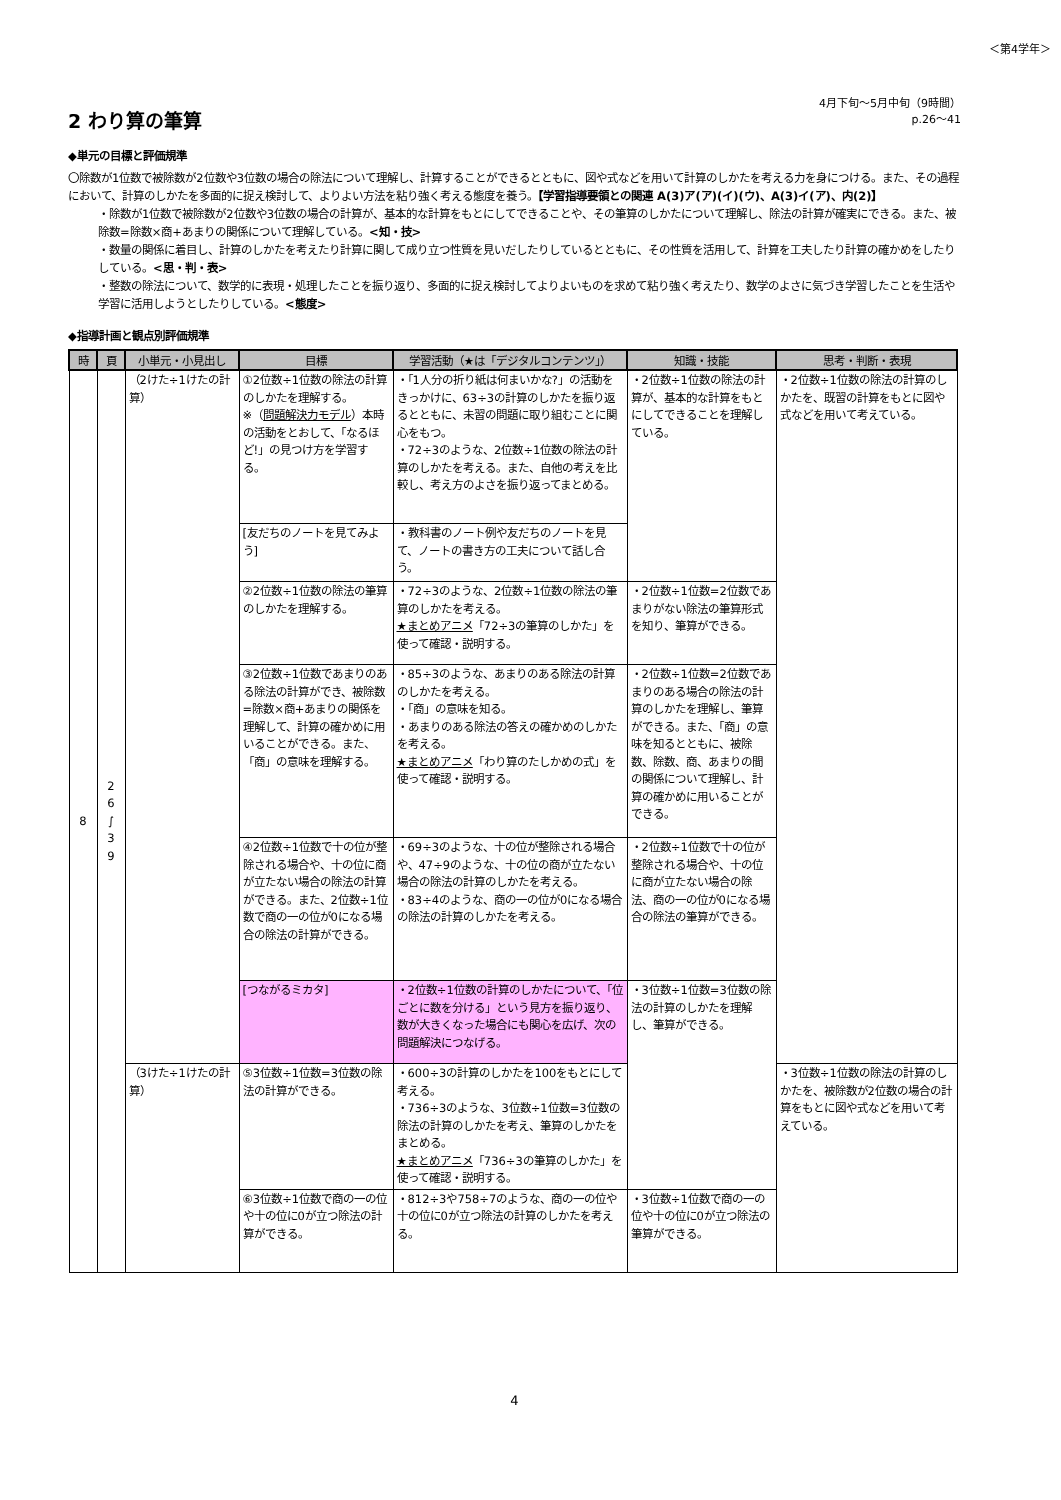＜第4学年＞
2 わり算の筆算
4月下旬～5月中旬（9時間）
p.26～41
◆単元の目標と評価規準
〇除数が1位数で被除数が2位数や3位数の場合の除法について理解し、計算することができるとともに、図や式などを用いて計算のしかたを考える力を身につける。また、その過程において、計算のしかたを多面的に捉え検討して、よりよい方法を粘り強く考える態度を養う。【学習指導要領との関連 A(3)ア(ア)(イ)(ウ)、A(3)イ(ア)、内(2)】
・除数が1位数で被除数が2位数や3位数の場合の計算が、基本的な計算をもとにしてできることや、その筆算のしかたについて理解し、除法の計算が確実にできる。また、被除数=除数×商+あまりの関係について理解している。<知・技>
・数量の関係に着目し、計算のしかたを考えたり計算に関して成り立つ性質を見いだしたりしているとともに、その性質を活用して、計算を工夫したり計算の確かめをしたりしている。<思・判・表>
・整数の除法について、数学的に表現・処理したことを振り返り、多面的に捉え検討してよりよいものを求めて粘り強く考えたり、数学のよさに気づき学習したことを生活や学習に活用しようとしたりしている。<態度>
◆指導計画と観点別評価規準
| 時 | 頁 | 小単元・小見出し | 目標 | 学習活動（★は「デジタルコンテンツ」） | 知識・技能 | 思考・判断・表現 |
| --- | --- | --- | --- | --- | --- | --- |
| 8 | 2 6 ∫ 3 9 | （2けた÷1けたの計算） | ①2位数÷1位数の除法の計算のしかたを理解する。 ※（ 問題解決力モデル ）本時の活動をとおして、「なるほど!」の見つけ方を学習する。 | ・「1人分の折り紙は何まいかな?」の活動をきっかけに、63÷3の計算のしかたを振り返るとともに、未習の問題に取り組むことに関心をもつ。 ・72÷3のような、2位数÷1位数の除法の計算のしかたを考える。また、自他の考えを比較し、考え方のよさを振り返ってまとめる。 | ・2位数÷1位数の除法の計算が、基本的な計算をもとにしてできることを理解している。 | ・2位数÷1位数の除法の計算のしかたを、既習の計算をもとに図や式などを用いて考えている。 |
| | | | [友だちのノートを見てみよう] | ・教科書のノート例や友だちのノートを見て、ノートの書き方の工夫について話し合う。 | | |
| | | | ②2位数÷1位数の除法の筆算のしかたを理解する。 | ・72÷3のような、2位数÷1位数の除法の筆算のしかたを考える。 ★まとめアニメ 「72÷3の筆算のしかた」を使って確認・説明する。 | ・2位数÷1位数=2位数であまりがない除法の筆算形式を知り、筆算ができる。 | |
| | | | ③2位数÷1位数であまりのある除法の計算ができ、被除数=除数×商+あまりの関係を理解して、計算の確かめに用いることができる。また、「商」の意味を理解する。 | ・85÷3のような、あまりのある除法の計算のしかたを考える。 ・「商」の意味を知る。 ・あまりのある除法の答えの確かめのしかたを考える。 ★まとめアニメ 「わり算のたしかめの式」を使って確認・説明する。 | ・2位数÷1位数=2位数であまりのある場合の除法の計算のしかたを理解し、筆算ができる。また、「商」の意味を知るとともに、被除数、除数、商、あまりの間の関係について理解し、計算の確かめに用いることができる。 | |
| | | | ④2位数÷1位数で十の位が整除される場合や、十の位に商が立たない場合の除法の計算ができる。また、2位数÷1位数で商の一の位が0になる場合の除法の計算ができる。 | ・69÷3のような、十の位が整除される場合や、47÷9のような、十の位の商が立たない場合の除法の計算のしかたを考える。 ・83÷4のような、商の一の位が0になる場合の除法の計算のしかたを考える。 | ・2位数÷1位数で十の位が整除される場合や、十の位に商が立たない場合の除法、商の一の位が0になる場合の除法の筆算ができる。 | |
| | | | [つながるミカタ] | ・2位数÷1位数の計算のしかたについて、「位ごとに数を分ける」という見方を振り返り、数が大きくなった場合にも関心を広げ、次の問題解決につなげる。 | ・3位数÷1位数=3位数の除法の計算のしかたを理解し、筆算ができる。 | |
| | | （3けた÷1けたの計算） | ⑤3位数÷1位数=3位数の除法の計算ができる。 | ・600÷3の計算のしかたを100をもとにして考える。 ・736÷3のような、3位数÷1位数=3位数の除法の計算のしかたを考え、筆算のしかたをまとめる。 ★まとめアニメ 「736÷3の筆算のしかた」を使って確認・説明する。 | | ・3位数÷1位数の除法の計算のしかたを、被除数が2位数の場合の計算をもとに図や式などを用いて考えている。 |
| | | | ⑥3位数÷1位数で商の一の位や十の位に0が立つ除法の計算ができる。 | ・812÷3や758÷7のような、商の一の位や十の位に0が立つ除法の計算のしかたを考える。 | ・3位数÷1位数で商の一の位や十の位に0が立つ除法の筆算ができる。 | |
4